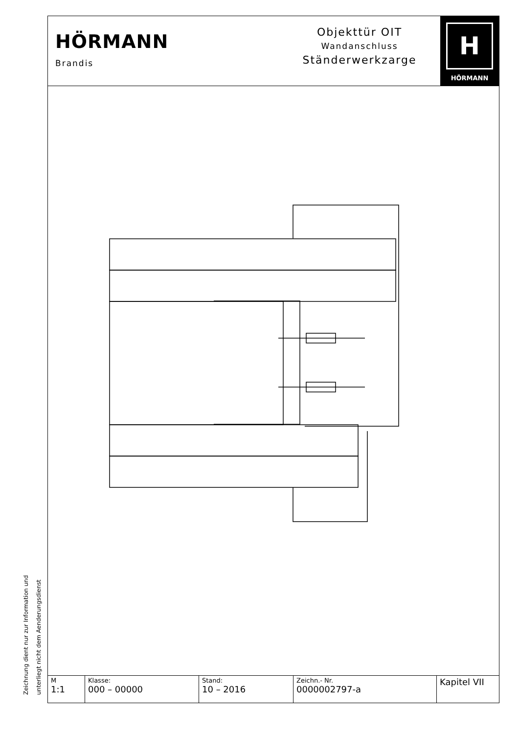HÖRMANN
Brandis
Objekttür OIT
Wandanschluss
Ständerwerkzarge
H
HÖRMANN
| M 1:1 | Klasse: 000 – 00000 | Stand: 10 – 2016 | Zeichn.- Nr. 0000002797-a | Kapitel VII |
Zeichnung dient nur zur Information und
unterliegt nicht dem Aenderungsdienst